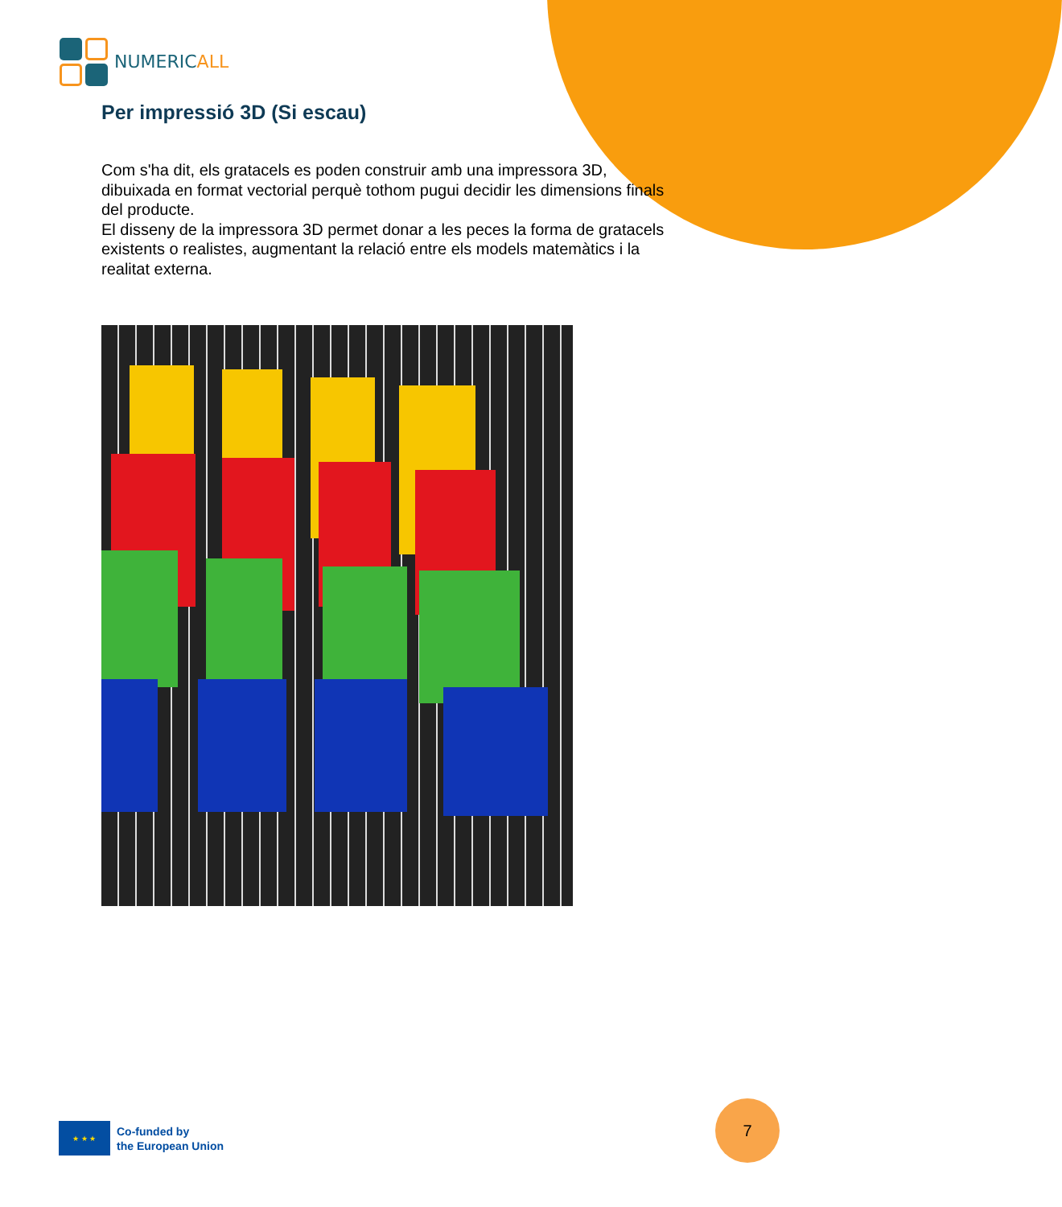NUMERICALL
Per impressió 3D (Si escau)
Com s'ha dit, els gratacels es poden construir amb una impressora 3D, dibuixada en format vectorial perquè tothom pugui decidir les dimensions finals del producte.
El disseny de la impressora 3D permet donar a les peces la forma de gratacels existents o realistes, augmentant la relació entre els models matemàtics i la realitat externa.
★ ★ ★
Co-funded by
the European Union
7